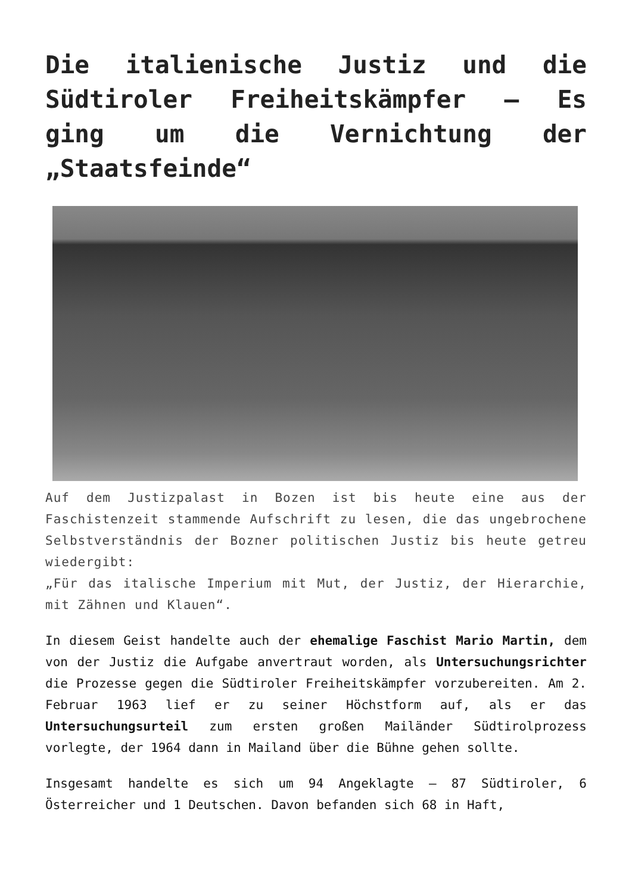Die italienische Justiz und die Südtiroler Freiheitskämpfer – Es ging um die Vernichtung der „Staatsfeinde“
Auf dem Justizpalast in Bozen ist bis heute eine aus der Faschistenzeit stammende Aufschrift zu lesen, die das ungebrochene Selbstverständnis der Bozner politischen Justiz bis heute getreu wiedergibt:
„Für das italische Imperium mit Mut, der Justiz, der Hierarchie, mit Zähnen und Klauen“.
In diesem Geist handelte auch der ehemalige Faschist Mario Martin, dem von der Justiz die Aufgabe anvertraut worden, als Untersuchungsrichter die Prozesse gegen die Südtiroler Freiheitskämpfer vorzubereiten. Am 2. Februar 1963 lief er zu seiner Höchstform auf, als er das Untersuchungsurteil zum ersten großen Mailänder Südtirolprozess vorlegte, der 1964 dann in Mailand über die Bühne gehen sollte.
Insgesamt handelte es sich um 94 Angeklagte – 87 Südtiroler, 6 Österreicher und 1 Deutschen. Davon befanden sich 68 in Haft,